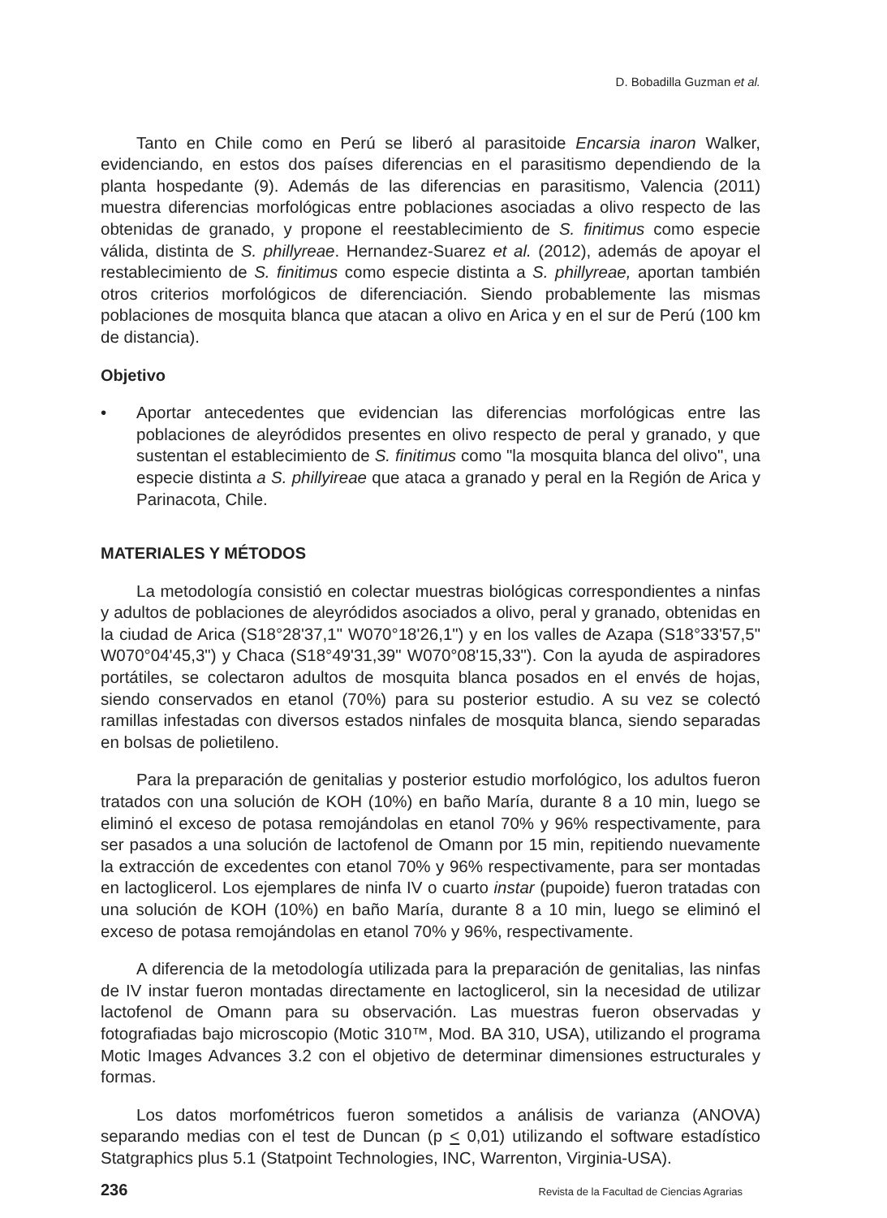D. Bobadilla Guzman et al.
Tanto en Chile como en Perú se liberó al parasitoide Encarsia inaron Walker, evidenciando, en estos dos países diferencias en el parasitismo dependiendo de la planta hospedante (9). Además de las diferencias en parasitismo, Valencia (2011) muestra diferencias morfológicas entre poblaciones asociadas a olivo respecto de las obtenidas de granado, y propone el reestablecimiento de S. finitimus como especie válida, distinta de S. phillyreae. Hernandez-Suarez et al. (2012), además de apoyar el restablecimiento de S. finitimus como especie distinta a S. phillyreae, aportan también otros criterios morfológicos de diferenciación. Siendo probablemente las mismas poblaciones de mosquita blanca que atacan a olivo en Arica y en el sur de Perú (100 km de distancia).
Objetivo
• Aportar antecedentes que evidencian las diferencias morfológicas entre las poblaciones de aleyródidos presentes en olivo respecto de peral y granado, y que sustentan el establecimiento de S. finitimus como "la mosquita blanca del olivo", una especie distinta a S. phillyireae que ataca a granado y peral en la Región de Arica y Parinacota, Chile.
MATERIALES Y MÉTODOS
La metodología consistió en colectar muestras biológicas correspondientes a ninfas y adultos de poblaciones de aleyródidos asociados a olivo, peral y granado, obtenidas en la ciudad de Arica (S18°28'37,1" W070°18'26,1") y en los valles de Azapa (S18°33'57,5" W070°04'45,3") y Chaca (S18°49'31,39" W070°08'15,33"). Con la ayuda de aspiradores portátiles, se colectaron adultos de mosquita blanca posados en el envés de hojas, siendo conservados en etanol (70%) para su posterior estudio. A su vez se colectó ramillas infestadas con diversos estados ninfales de mosquita blanca, siendo separadas en bolsas de polietileno.
Para la preparación de genitalias y posterior estudio morfológico, los adultos fueron tratados con una solución de KOH (10%) en baño María, durante 8 a 10 min, luego se eliminó el exceso de potasa remojándolas en etanol 70% y 96% respectivamente, para ser pasados a una solución de lactofenol de Omann por 15 min, repitiendo nuevamente la extracción de excedentes con etanol 70% y 96% respectivamente, para ser montadas en lactoglicerol. Los ejemplares de ninfa IV o cuarto instar (pupoide) fueron tratadas con una solución de KOH (10%) en baño María, durante 8 a 10 min, luego se eliminó el exceso de potasa remojándolas en etanol 70% y 96%, respectivamente.
A diferencia de la metodología utilizada para la preparación de genitalias, las ninfas de IV instar fueron montadas directamente en lactoglicerol, sin la necesidad de utilizar lactofenol de Omann para su observación. Las muestras fueron observadas y fotografiadas bajo microscopio (Motic 310™, Mod. BA 310, USA), utilizando el programa Motic Images Advances 3.2 con el objetivo de determinar dimensiones estructurales y formas.
Los datos morfométricos fueron sometidos a análisis de varianza (ANOVA) separando medias con el test de Duncan (p < 0,01) utilizando el software estadístico Statgraphics plus 5.1 (Statpoint Technologies, INC, Warrenton, Virginia-USA).
236 Revista de la Facultad de Ciencias Agrarias